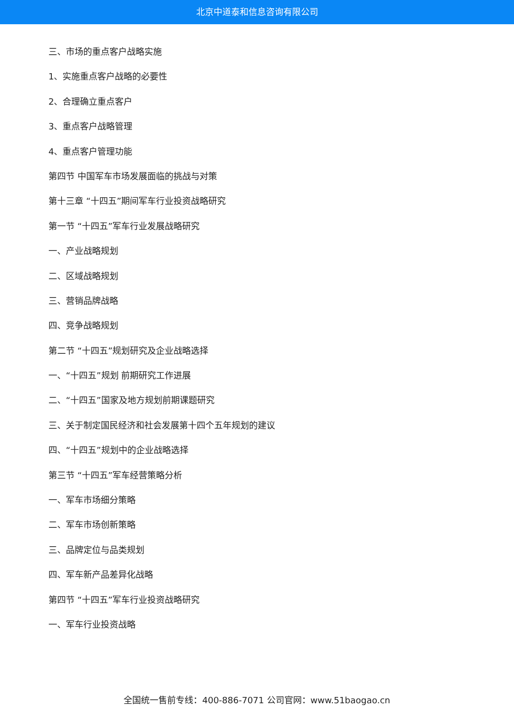北京中道泰和信息咨询有限公司
三、市场的重点客户战略实施
1、实施重点客户战略的必要性
2、合理确立重点客户
3、重点客户战略管理
4、重点客户管理功能
第四节 中国军车市场发展面临的挑战与对策
第十三章 “十四五”期间军车行业投资战略研究
第一节 “十四五”军车行业发展战略研究
一、产业战略规划
二、区域战略规划
三、营销品牌战略
四、竞争战略规划
第二节 “十四五”规划研究及企业战略选择
一、“十四五”规划 前期研究工作进展
二、“十四五”国家及地方规划前期课题研究
三、关于制定国民经济和社会发展第十四个五年规划的建议
四、“十四五”规划中的企业战略选择
第三节 “十四五”军车经营策略分析
一、军车市场细分策略
二、军车市场创新策略
三、品牌定位与品类规划
四、军车新产品差异化战略
第四节 “十四五”军车行业投资战略研究
一、军车行业投资战略
全国统一售前专线：400-886-7071 公司官网：www.51baogao.cn